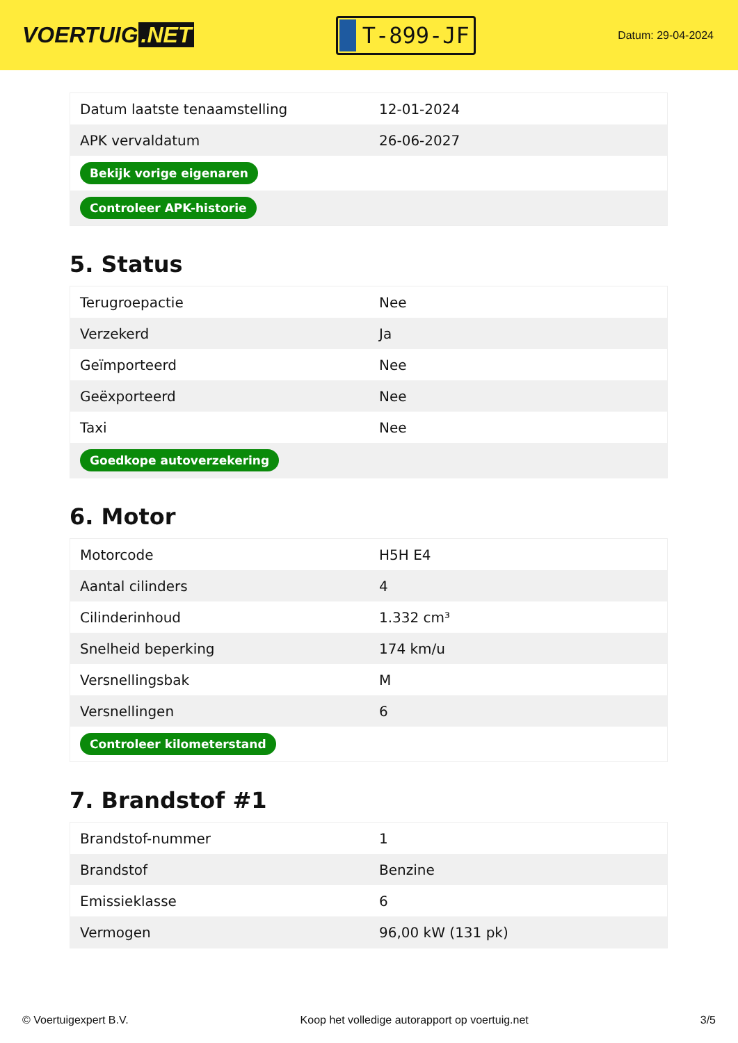VOERTUIG.NET
T-899-JF
Datum: 29-04-2024
| Datum laatste tenaamstelling | 12-01-2024 |
| APK vervaldatum | 26-06-2027 |
| Bekijk vorige eigenaren | |
| Controleer APK-historie | |
5. Status
| Terugroepactie | Nee |
| Verzekerd | Ja |
| Geïmporteerd | Nee |
| Geëxporteerd | Nee |
| Taxi | Nee |
| Goedkope autoverzekering | |
6. Motor
| Motorcode | H5H E4 |
| Aantal cilinders | 4 |
| Cilinderinhoud | 1.332 cm³ |
| Snelheid beperking | 174 km/u |
| Versnellingsbak | M |
| Versnellingen | 6 |
| Controleer kilometerstand | |
7. Brandstof #1
| Brandstof-nummer | 1 |
| Brandstof | Benzine |
| Emissieklasse | 6 |
| Vermogen | 96,00 kW (131 pk) |
© Voertuigexpert B.V. Koop het volledige autorapport op voertuig.net 3/5